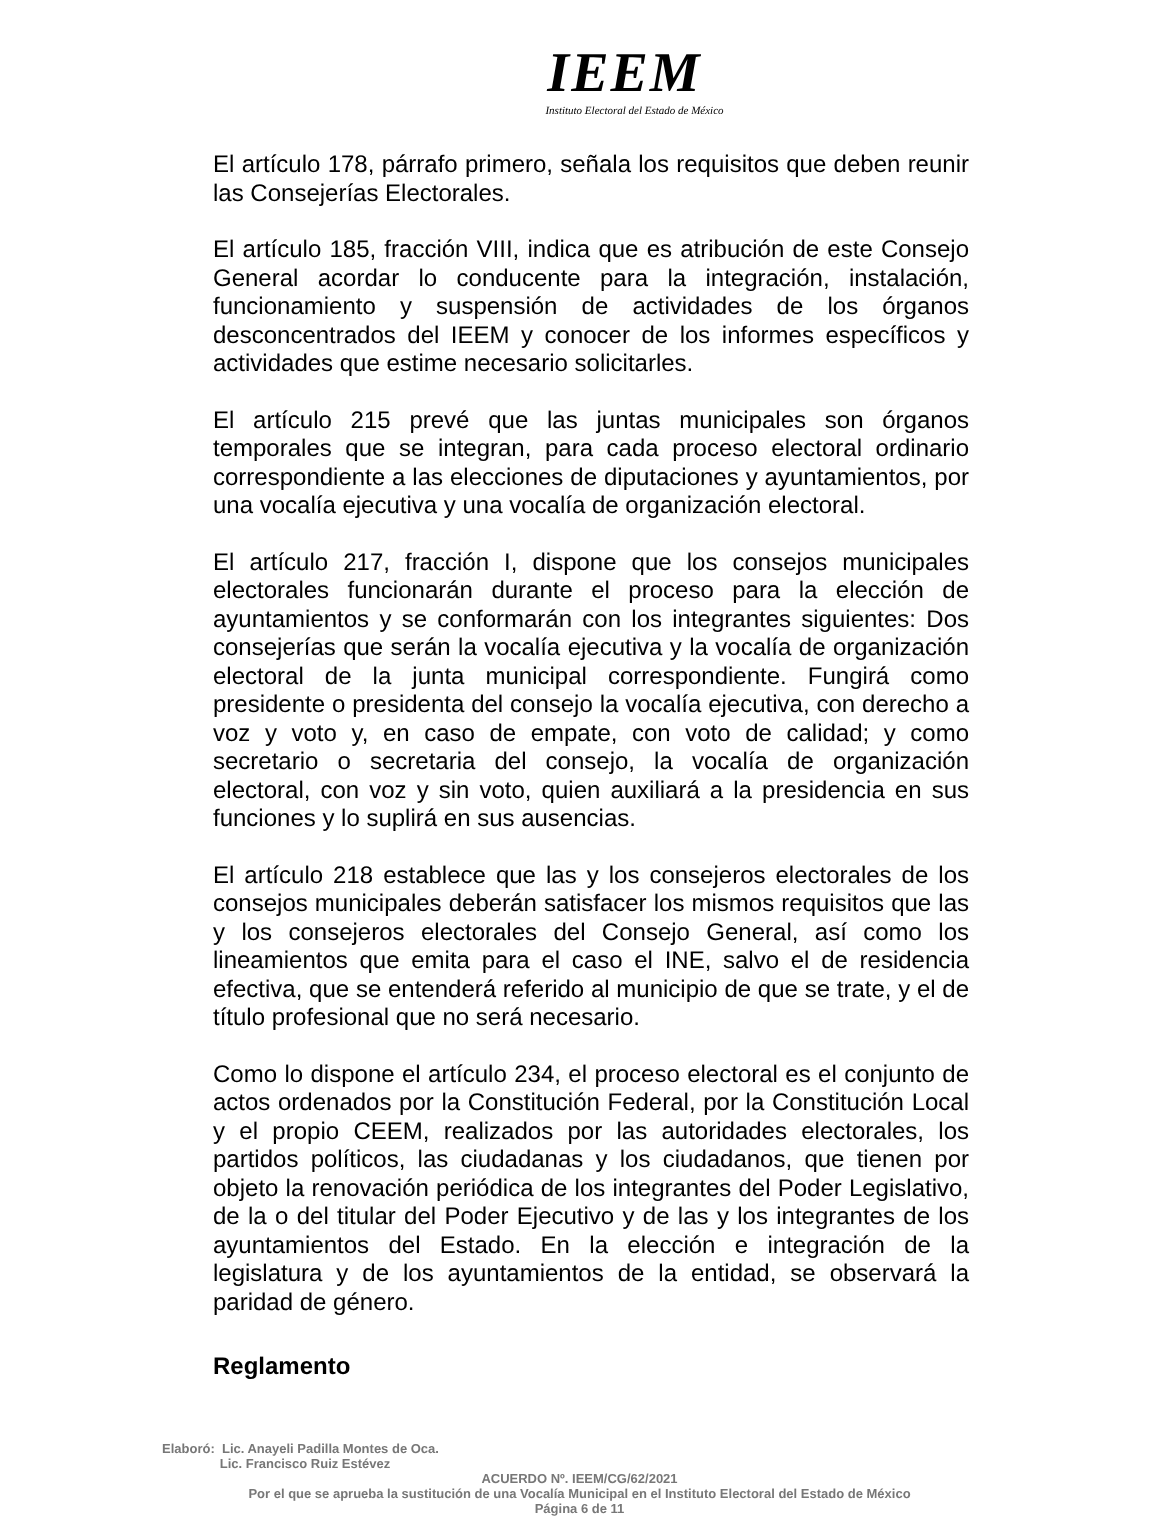IEEM
Instituto Electoral del Estado de México
El artículo 178, párrafo primero, señala los requisitos que deben reunir las Consejerías Electorales.
El artículo 185, fracción VIII, indica que es atribución de este Consejo General acordar lo conducente para la integración, instalación, funcionamiento y suspensión de actividades de los órganos desconcentrados del IEEM y conocer de los informes específicos y actividades que estime necesario solicitarles.
El artículo 215 prevé que las juntas municipales son órganos temporales que se integran, para cada proceso electoral ordinario correspondiente a las elecciones de diputaciones y ayuntamientos, por una vocalía ejecutiva y una vocalía de organización electoral.
El artículo 217, fracción I, dispone que los consejos municipales electorales funcionarán durante el proceso para la elección de ayuntamientos y se conformarán con los integrantes siguientes: Dos consejerías que serán la vocalía ejecutiva y la vocalía de organización electoral de la junta municipal correspondiente. Fungirá como presidente o presidenta del consejo la vocalía ejecutiva, con derecho a voz y voto y, en caso de empate, con voto de calidad; y como secretario o secretaria del consejo, la vocalía de organización electoral, con voz y sin voto, quien auxiliará a la presidencia en sus funciones y lo suplirá en sus ausencias.
El artículo 218 establece que las y los consejeros electorales de los consejos municipales deberán satisfacer los mismos requisitos que las y los consejeros electorales del Consejo General, así como los lineamientos que emita para el caso el INE, salvo el de residencia efectiva, que se entenderá referido al municipio de que se trate, y el de título profesional que no será necesario.
Como lo dispone el artículo 234, el proceso electoral es el conjunto de actos ordenados por la Constitución Federal, por la Constitución Local y el propio CEEM, realizados por las autoridades electorales, los partidos políticos, las ciudadanas y los ciudadanos, que tienen por objeto la renovación periódica de los integrantes del Poder Legislativo, de la o del titular del Poder Ejecutivo y de las y los integrantes de los ayuntamientos del Estado. En la elección e integración de la legislatura y de los ayuntamientos de la entidad, se observará la paridad de género.
Reglamento
Elaboró: Lic. Anayeli Padilla Montes de Oca.
Lic. Francisco Ruiz Estévez
ACUERDO Nº. IEEM/CG/62/2021
Por el que se aprueba la sustitución de una Vocalía Municipal en el Instituto Electoral del Estado de México
Página 6 de 11